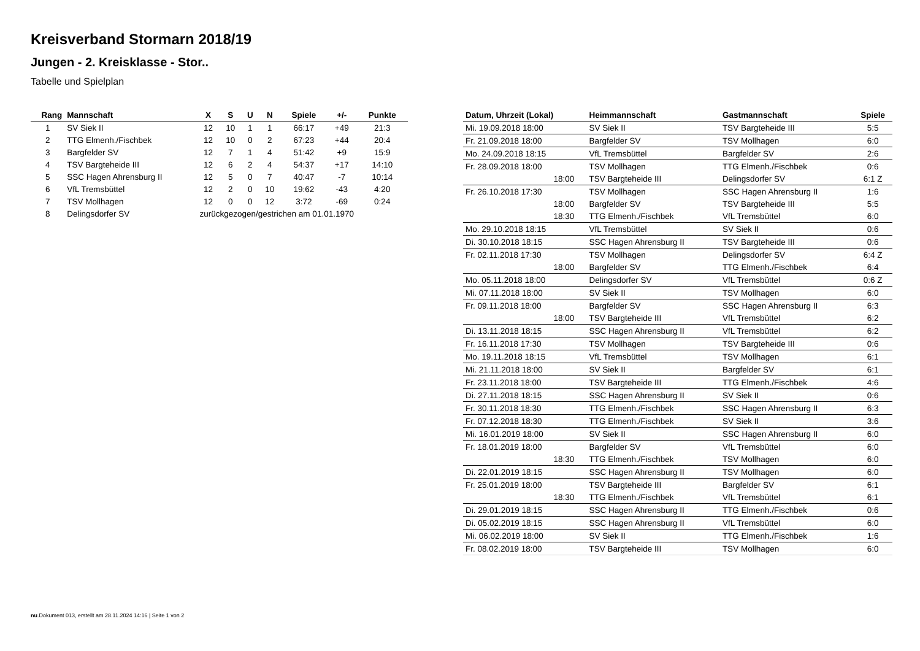Kreisverband Stormarn 2018/19
Jungen - 2. Kreisklasse - Stor..
Tabelle und Spielplan
| Rang | Mannschaft | X | S | U | N | Spiele | +/- | Punkte |
| --- | --- | --- | --- | --- | --- | --- | --- | --- |
| 1 | SV Siek II | 12 | 10 | 1 | 1 | 66:17 | +49 | 21:3 |
| 2 | TTG Elmenh./Fischbek | 12 | 10 | 0 | 2 | 67:23 | +44 | 20:4 |
| 3 | Bargfelder SV | 12 | 7 | 1 | 4 | 51:42 | +9 | 15:9 |
| 4 | TSV Bargteheide III | 12 | 6 | 2 | 4 | 54:37 | +17 | 14:10 |
| 5 | SSC Hagen Ahrensburg II | 12 | 5 | 0 | 7 | 40:47 | -7 | 10:14 |
| 6 | VfL Tremsbüttel | 12 | 2 | 0 | 10 | 19:62 | -43 | 4:20 |
| 7 | TSV Mollhagen | 12 | 0 | 0 | 12 | 3:72 | -69 | 0:24 |
| 8 | Delingsdorfer SV | zurückgezogen/gestrichen am 01.01.1970 | | | | | | |
| Datum, Uhrzeit (Lokal) | Heimmannschaft | Gastmannschaft | Spiele |
| --- | --- | --- | --- |
| Mi. 19.09.2018 18:00 | SV Siek II | TSV Bargteheide III | 5:5 |
| Fr. 21.09.2018 18:00 | Bargfelder SV | TSV Mollhagen | 6:0 |
| Mo. 24.09.2018 18:15 | VfL Tremsbüttel | Bargfelder SV | 2:6 |
| Fr. 28.09.2018 18:00 | TSV Mollhagen | TTG Elmenh./Fischbek | 0:6 |
| 18:00 | TSV Bargteheide III | Delingsdorfer SV | 6:1 Z |
| Fr. 26.10.2018 17:30 | TSV Mollhagen | SSC Hagen Ahrensburg II | 1:6 |
| 18:00 | Bargfelder SV | TSV Bargteheide III | 5:5 |
| 18:30 | TTG Elmenh./Fischbek | VfL Tremsbüttel | 6:0 |
| Mo. 29.10.2018 18:15 | VfL Tremsbüttel | SV Siek II | 0:6 |
| Di. 30.10.2018 18:15 | SSC Hagen Ahrensburg II | TSV Bargteheide III | 0:6 |
| Fr. 02.11.2018 17:30 | TSV Mollhagen | Delingsdorfer SV | 6:4 Z |
| 18:00 | Bargfelder SV | TTG Elmenh./Fischbek | 6:4 |
| Mo. 05.11.2018 18:00 | Delingsdorfer SV | VfL Tremsbüttel | 0:6 Z |
| Mi. 07.11.2018 18:00 | SV Siek II | TSV Mollhagen | 6:0 |
| Fr. 09.11.2018 18:00 | Bargfelder SV | SSC Hagen Ahrensburg II | 6:3 |
| 18:00 | TSV Bargteheide III | VfL Tremsbüttel | 6:2 |
| Di. 13.11.2018 18:15 | SSC Hagen Ahrensburg II | VfL Tremsbüttel | 6:2 |
| Fr. 16.11.2018 17:30 | TSV Mollhagen | TSV Bargteheide III | 0:6 |
| Mo. 19.11.2018 18:15 | VfL Tremsbüttel | TSV Mollhagen | 6:1 |
| Mi. 21.11.2018 18:00 | SV Siek II | Bargfelder SV | 6:1 |
| Fr. 23.11.2018 18:00 | TSV Bargteheide III | TTG Elmenh./Fischbek | 4:6 |
| Di. 27.11.2018 18:15 | SSC Hagen Ahrensburg II | SV Siek II | 0:6 |
| Fr. 30.11.2018 18:30 | TTG Elmenh./Fischbek | SSC Hagen Ahrensburg II | 6:3 |
| Fr. 07.12.2018 18:30 | TTG Elmenh./Fischbek | SV Siek II | 3:6 |
| Mi. 16.01.2019 18:00 | SV Siek II | SSC Hagen Ahrensburg II | 6:0 |
| Fr. 18.01.2019 18:00 | Bargfelder SV | VfL Tremsbüttel | 6:0 |
| 18:30 | TTG Elmenh./Fischbek | TSV Mollhagen | 6:0 |
| Di. 22.01.2019 18:15 | SSC Hagen Ahrensburg II | TSV Mollhagen | 6:0 |
| Fr. 25.01.2019 18:00 | TSV Bargteheide III | Bargfelder SV | 6:1 |
| 18:30 | TTG Elmenh./Fischbek | VfL Tremsbüttel | 6:1 |
| Di. 29.01.2019 18:15 | SSC Hagen Ahrensburg II | TTG Elmenh./Fischbek | 0:6 |
| Di. 05.02.2019 18:15 | SSC Hagen Ahrensburg II | VfL Tremsbüttel | 6:0 |
| Mi. 06.02.2019 18:00 | SV Siek II | TTG Elmenh./Fischbek | 1:6 |
| Fr. 08.02.2019 18:00 | TSV Bargteheide III | TSV Mollhagen | 6:0 |
nu.Dokument 013, erstellt am 28.11.2024 14:16 | Seite 1 von 2